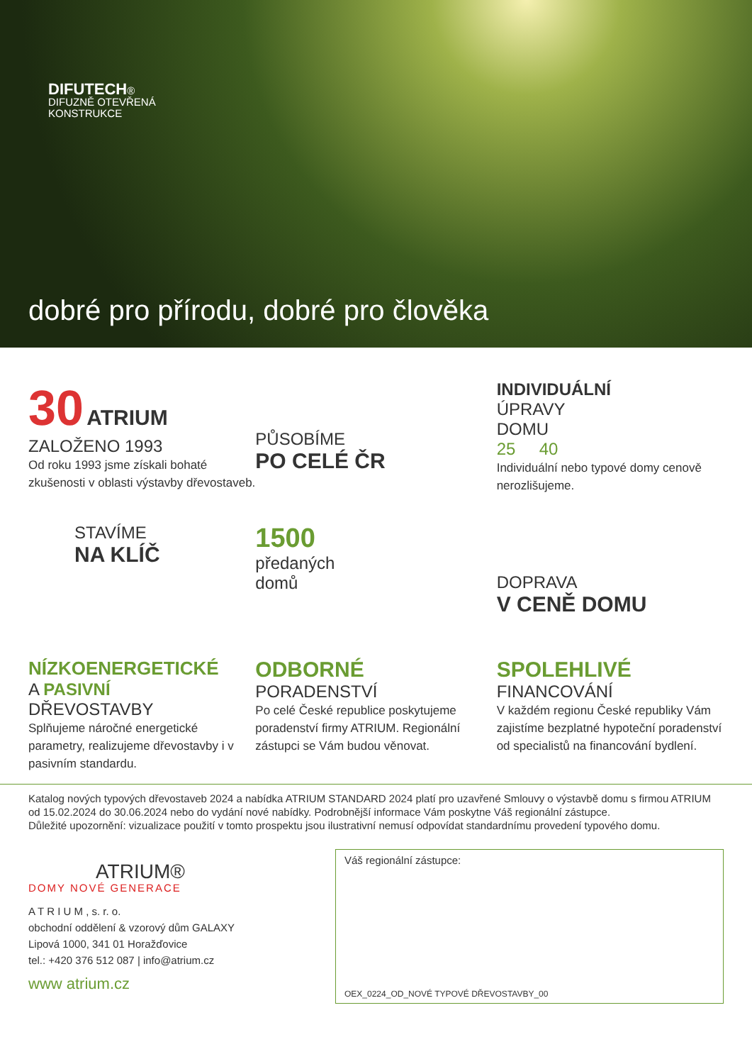DIFUTECH®
DIFUZNĚ OTEVŘENÁ
KONSTRUKCE
dobré pro přírodu, dobré pro člověka
30 ATRIUM ZALOŽENO 1993
Od roku 1993 jsme získali bohaté zkušenosti v oblasti výstavby dřevostaveb.
PŮSOBÍME
PO CELÉ ČR
INDIVIDUÁLNÍ
ÚPRAVY
DOMU
25 40
Individuální nebo typové domy cenově nerozlišujeme.
STAVÍME
NA KLÍČ
1500
předaných
domů
DOPRAVA
V CENĚ DOMU
NÍZKOENERGETICKÉ
A PASIVNÍ
DŘEVOSTAVBY
Splňujeme náročné energetické parametry, realizujeme dřevostavby i v pasivním standardu.
ODBORNÉ
PORADENSTVÍ
Po celé České republice poskytujeme poradenství firmy ATRIUM. Regionální zástupci se Vám budou věnovat.
SPOLEHLIVÉ
FINANCOVÁNÍ
V každém regionu České republiky Vám zajistíme bezplatné hypoteční poradenství od specialistů na financování bydlení.
Katalog nových typových dřevostaveb 2024 a nabídka ATRIUM STANDARD 2024 platí pro uzavřené Smlouvy o výstavbě domu s firmou ATRIUM od 15.02.2024 do 30.06.2024 nebo do vydání nové nabídky. Podrobnější informace Vám poskytne Váš regionální zástupce.
Důležité upozornění: vizualizace použití v tomto prospektu jsou ilustrativní nemusí odpovídat standardnímu provedení typového domu.
ATRIUM®
DOMY NOVÉ GENERACE
A T R I U M , s. r. o.
obchodní oddělení & vzorový dům GALAXY
Lipová 1000, 341 01 Horažďovice
tel.: +420 376 512 087 | info@atrium.cz
www atrium.cz
Váš regionální zástupce:
OEX_0224_OD_NOVÉ TYPOVÉ DŘEVOSTAVBY_00